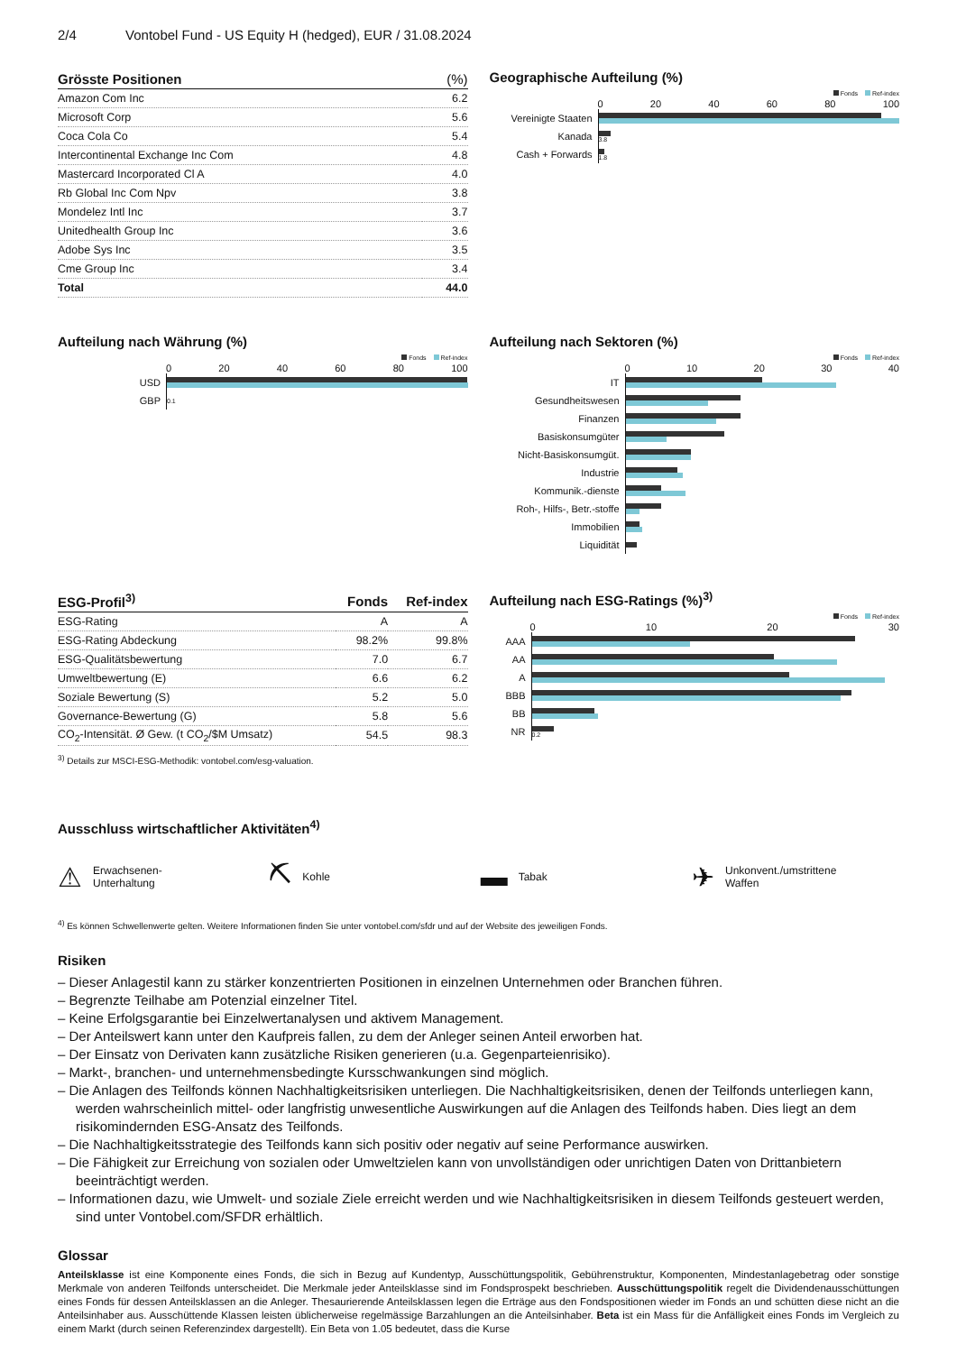2/4 Vontobel Fund - US Equity H (hedged), EUR / 31.08.2024
| Grösste Positionen | (%) |
| --- | --- |
| Amazon Com Inc | 6.2 |
| Microsoft Corp | 5.6 |
| Coca Cola Co | 5.4 |
| Intercontinental Exchange Inc Com | 4.8 |
| Mastercard Incorporated Cl A | 4.0 |
| Rb Global Inc Com Npv | 3.8 |
| Mondelez Intl Inc | 3.7 |
| Unitedhealth Group Inc | 3.6 |
| Adobe Sys Inc | 3.5 |
| Cme Group Inc | 3.4 |
| Total | 44.0 |
Geographische Aufteilung (%)
Fonds Ref-index
0 20 40 60 80 100
Vereinigte Staaten
Kanada
3.8
Cash + Forwards
1.8
Aufteilung nach Währung (%)
Fonds Ref-index
0 20 40 60 80 100
USD
GBP
0.1
Aufteilung nach Sektoren (%)
Fonds Ref-index
0 10 20 30 40
IT
Gesundheitswesen
Finanzen
Basiskonsumgüter
Nicht-Basiskonsumgüt.
Industrie
Kommunik.-dienste
Roh-, Hilfs-, Betr.-stoffe
Immobilien
Liquidität
| ESG-Profil<sup>3)</sup> | Fonds | Ref-index |
| --- | --- | --- |
| ESG-Rating | A | A |
| ESG-Rating Abdeckung | 98.2% | 99.8% |
| ESG-Qualitätsbewertung | 7.0 | 6.7 |
| Umweltbewertung (E) | 6.6 | 6.2 |
| Soziale Bewertung (S) | 5.2 | 5.0 |
| Governance-Bewertung (G) | 5.8 | 5.6 |
| CO<sub>2</sub>-Intensität. Ø Gew. (t CO<sub>2</sub>/$M Umsatz) | 54.5 | 98.3 |
<sup>3)</sup> Details zur MSCI-ESG-Methodik: vontobel.com/esg-valuation.
Aufteilung nach ESG-Ratings (%)<sup>3)</sup>
Fonds Ref-index
0 10 20 30
AAA
AA
A
BBB
BB
NR
0.2
Ausschluss wirtschaftlicher Aktivitäten<sup>4)</sup>
⚠ Erwachsenen-
Unterhaltung
⛏ Kohle
▬ Tabak
✈ Unkonvent./umstrittene
Waffen
<sup>4)</sup> Es können Schwellenwerte gelten. Weitere Informationen finden Sie unter vontobel.com/sfdr und auf der Website des jeweiligen Fonds.
Risiken
– Dieser Anlagestil kann zu stärker konzentrierten Positionen in einzelnen Unternehmen oder Branchen führen.
– Begrenzte Teilhabe am Potenzial einzelner Titel.
– Keine Erfolgsgarantie bei Einzelwertanalysen und aktivem Management.
– Der Anteilswert kann unter den Kaufpreis fallen, zu dem der Anleger seinen Anteil erworben hat.
– Der Einsatz von Derivaten kann zusätzliche Risiken generieren (u.a. Gegenparteienrisiko).
– Markt-, branchen- und unternehmensbedingte Kursschwankungen sind möglich.
– Die Anlagen des Teilfonds können Nachhaltigkeitsrisiken unterliegen. Die Nachhaltigkeitsrisiken, denen der Teilfonds unterliegen kann, werden wahrscheinlich mittel- oder langfristig unwesentliche Auswirkungen auf die Anlagen des Teilfonds haben. Dies liegt an dem risikomindernden ESG-Ansatz des Teilfonds.
– Die Nachhaltigkeitsstrategie des Teilfonds kann sich positiv oder negativ auf seine Performance auswirken.
– Die Fähigkeit zur Erreichung von sozialen oder Umweltzielen kann von unvollständigen oder unrichtigen Daten von Drittanbietern beeinträchtigt werden.
– Informationen dazu, wie Umwelt- und soziale Ziele erreicht werden und wie Nachhaltigkeitsrisiken in diesem Teilfonds gesteuert werden, sind unter Vontobel.com/SFDR erhältlich.
Glossar
Anteilsklasse ist eine Komponente eines Fonds, die sich in Bezug auf Kundentyp, Ausschüttungspolitik, Gebührenstruktur, Komponenten, Mindestanlagebetrag oder sonstige Merkmale von anderen Teilfonds unterscheidet. Die Merkmale jeder Anteilsklasse sind im Fondsprospekt beschrieben. Ausschüttungspolitik regelt die Dividendenausschüttungen eines Fonds für dessen Anteilsklassen an die Anleger. Thesaurierende Anteilsklassen legen die Erträge aus den Fondspositionen wieder im Fonds an und schütten diese nicht an die Anteilsinhaber aus. Ausschüttende Klassen leisten üblicherweise regelmässige Barzahlungen an die Anteilsinhaber. Beta ist ein Mass für die Anfälligkeit eines Fonds im Vergleich zu einem Markt (durch seinen Referenzindex dargestellt). Ein Beta von 1.05 bedeutet, dass die Kurse